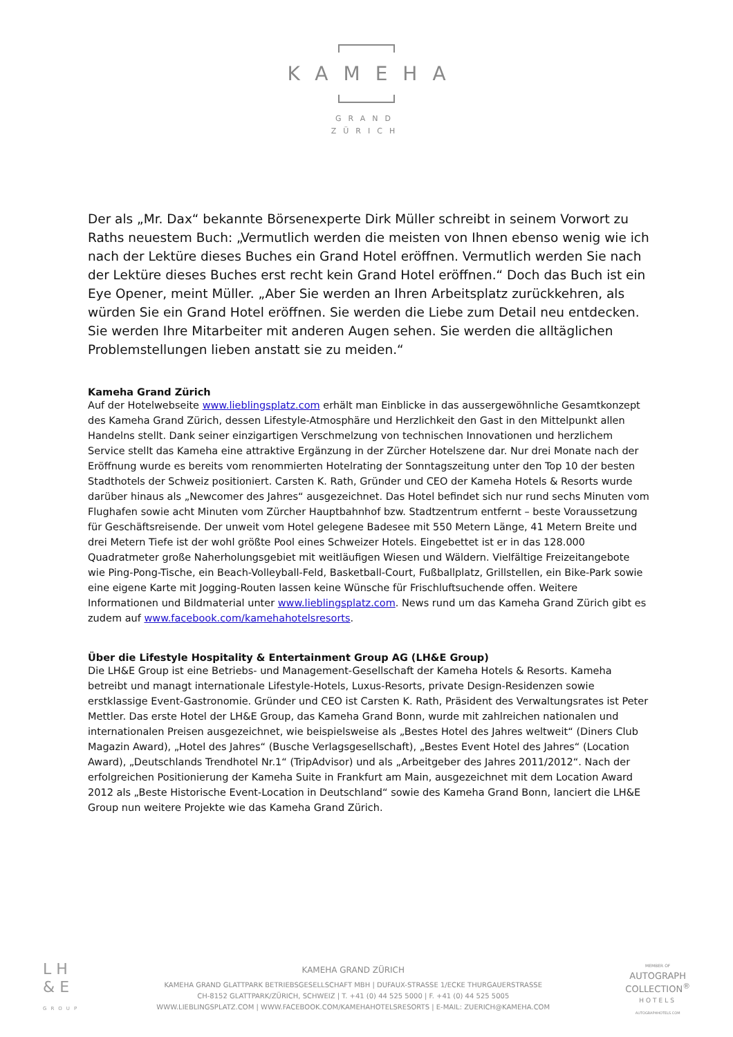KAMEHA
GRAND
ZÜRICH
Der als „Mr. Dax“ bekannte Börsenexperte Dirk Müller schreibt in seinem Vorwort zu Raths neuestem Buch: „Vermutlich werden die meisten von Ihnen ebenso wenig wie ich nach der Lektüre dieses Buches ein Grand Hotel eröffnen. Vermutlich werden Sie nach der Lektüre dieses Buches erst recht kein Grand Hotel eröffnen.“ Doch das Buch ist ein Eye Opener, meint Müller. „Aber Sie werden an Ihren Arbeitsplatz zurückkehren, als würden Sie ein Grand Hotel eröffnen. Sie werden die Liebe zum Detail neu entdecken. Sie werden Ihre Mitarbeiter mit anderen Augen sehen. Sie werden die alltäglichen Problemstellungen lieben anstatt sie zu meiden.“
Kameha Grand Zürich
Auf der Hotelwebseite www.lieblingsplatz.com erhält man Einblicke in das aussergewöhnliche Gesamtkonzept des Kameha Grand Zürich, dessen Lifestyle-Atmosphäre und Herzlichkeit den Gast in den Mittelpunkt allen Handelns stellt. Dank seiner einzigartigen Verschmelzung von technischen Innovationen und herzlichem Service stellt das Kameha eine attraktive Ergänzung in der Zürcher Hotelszene dar. Nur drei Monate nach der Eröffnung wurde es bereits vom renommierten Hotelrating der Sonntagszeitung unter den Top 10 der besten Stadthotels der Schweiz positioniert. Carsten K. Rath, Gründer und CEO der Kameha Hotels & Resorts wurde darüber hinaus als „Newcomer des Jahres“ ausgezeichnet. Das Hotel befindet sich nur rund sechs Minuten vom Flughafen sowie acht Minuten vom Zürcher Hauptbahnhof bzw. Stadtzentrum entfernt – beste Voraussetzung für Geschäftsreisende. Der unweit vom Hotel gelegene Badesee mit 550 Metern Länge, 41 Metern Breite und drei Metern Tiefe ist der wohl größte Pool eines Schweizer Hotels. Eingebettet ist er in das 128.000 Quadratmeter große Naherholungsgebiet mit weitläufigen Wiesen und Wäldern. Vielfältige Freizeitangebote wie Ping-Pong-Tische, ein Beach-Volleyball-Feld, Basketball-Court, Fußballplatz, Grillstellen, ein Bike-Park sowie eine eigene Karte mit Jogging-Routen lassen keine Wünsche für Frischluftsuchende offen. Weitere Informationen und Bildmaterial unter www.lieblingsplatz.com. News rund um das Kameha Grand Zürich gibt es zudem auf www.facebook.com/kamehahotelsresorts.
Über die Lifestyle Hospitality & Entertainment Group AG (LH&E Group)
Die LH&E Group ist eine Betriebs- und Management-Gesellschaft der Kameha Hotels & Resorts. Kameha betreibt und managt internationale Lifestyle-Hotels, Luxus-Resorts, private Design-Residenzen sowie erstklassige Event-Gastronomie. Gründer und CEO ist Carsten K. Rath, Präsident des Verwaltungsrates ist Peter Mettler. Das erste Hotel der LH&E Group, das Kameha Grand Bonn, wurde mit zahlreichen nationalen und internationalen Preisen ausgezeichnet, wie beispielsweise als „Bestes Hotel des Jahres weltweit“ (Diners Club Magazin Award), „Hotel des Jahres“ (Busche Verlagsgesellschaft), „Bestes Event Hotel des Jahres“ (Location Award), „Deutschlands Trendhotel Nr.1“ (TripAdvisor) und als „Arbeitgeber des Jahres 2011/2012“. Nach der erfolgreichen Positionierung der Kameha Suite in Frankfurt am Main, ausgezeichnet mit dem Location Award 2012 als „Beste Historische Event-Location in Deutschland“ sowie des Kameha Grand Bonn, lanciert die LH&E Group nun weitere Projekte wie das Kameha Grand Zürich.
L H
& E
GROUP
KAMEHA GRAND ZÜRICH
KAMEHA GRAND GLATTPARK BETRIEBSGESELLSCHAFT MBH | DUFAUX-STRASSE 1/ECKE THURGAUERSTRASSE
CH-8152 GLATTPARK/ZÜRICH, SCHWEIZ | T. +41 (0) 44 525 5000 | F. +41 (0) 44 525 5005
WWW.LIEBLINGSPLATZ.COM | WWW.FACEBOOK.COM/KAMEHAHOTELSRESORTS | E-MAIL: ZUERICH@KAMEHA.COM
MEMBER OF
AUTOGRAPH
COLLECTION<sup>®</sup>
HOTELS
AUTOGRAPHHOTELS.COM